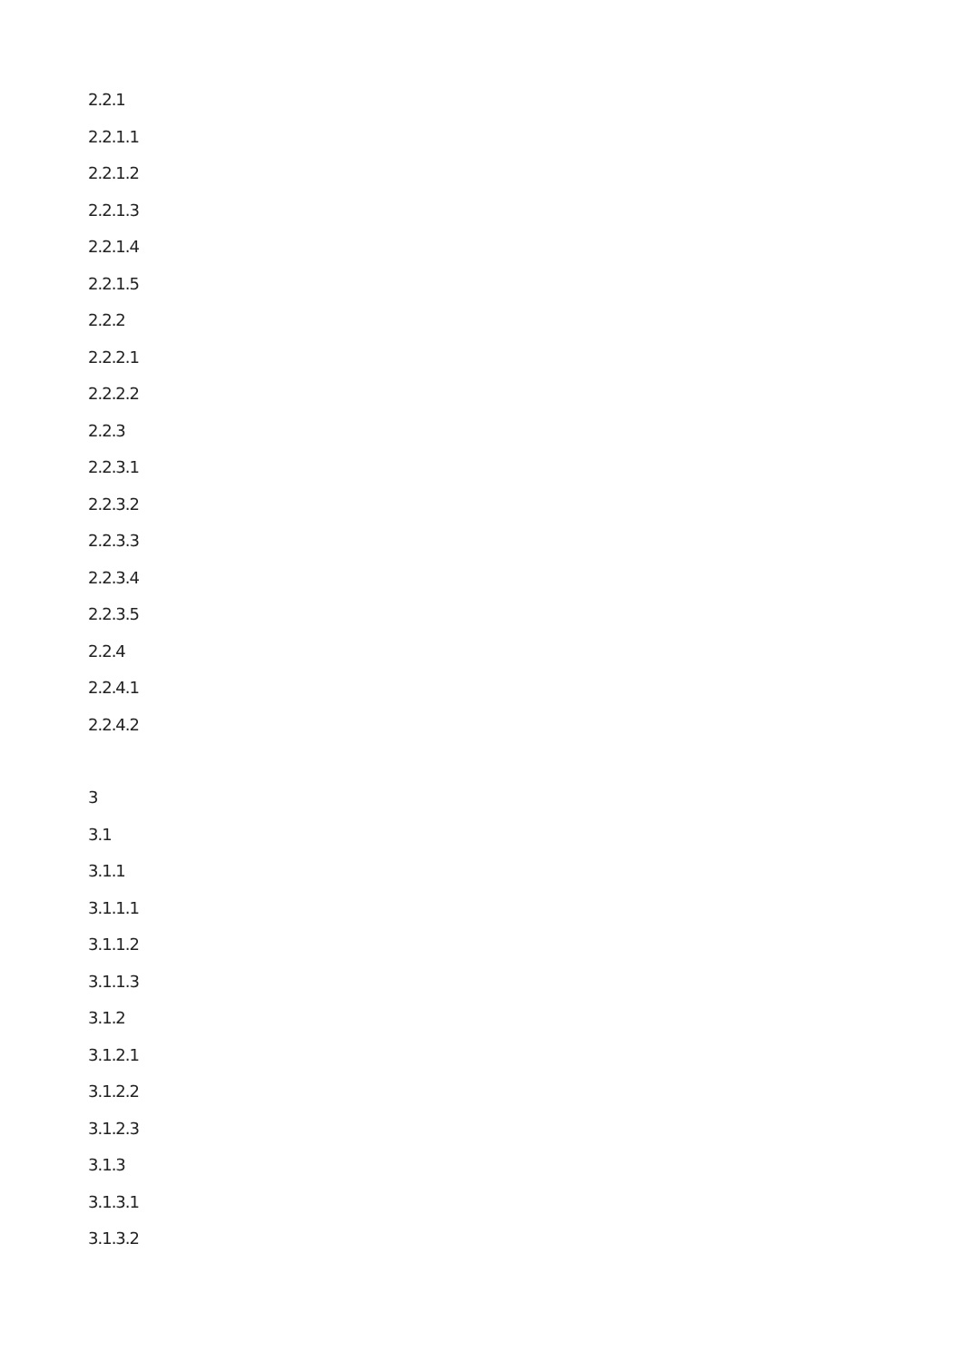2.2.1
2.2.1.1
2.2.1.2
2.2.1.3
2.2.1.4
2.2.1.5
2.2.2
2.2.2.1
2.2.2.2
2.2.3
2.2.3.1
2.2.3.2
2.2.3.3
2.2.3.4
2.2.3.5
2.2.4
2.2.4.1
2.2.4.2
3
3.1
3.1.1
3.1.1.1
3.1.1.2
3.1.1.3
3.1.2
3.1.2.1
3.1.2.2
3.1.2.3
3.1.3
3.1.3.1
3.1.3.2